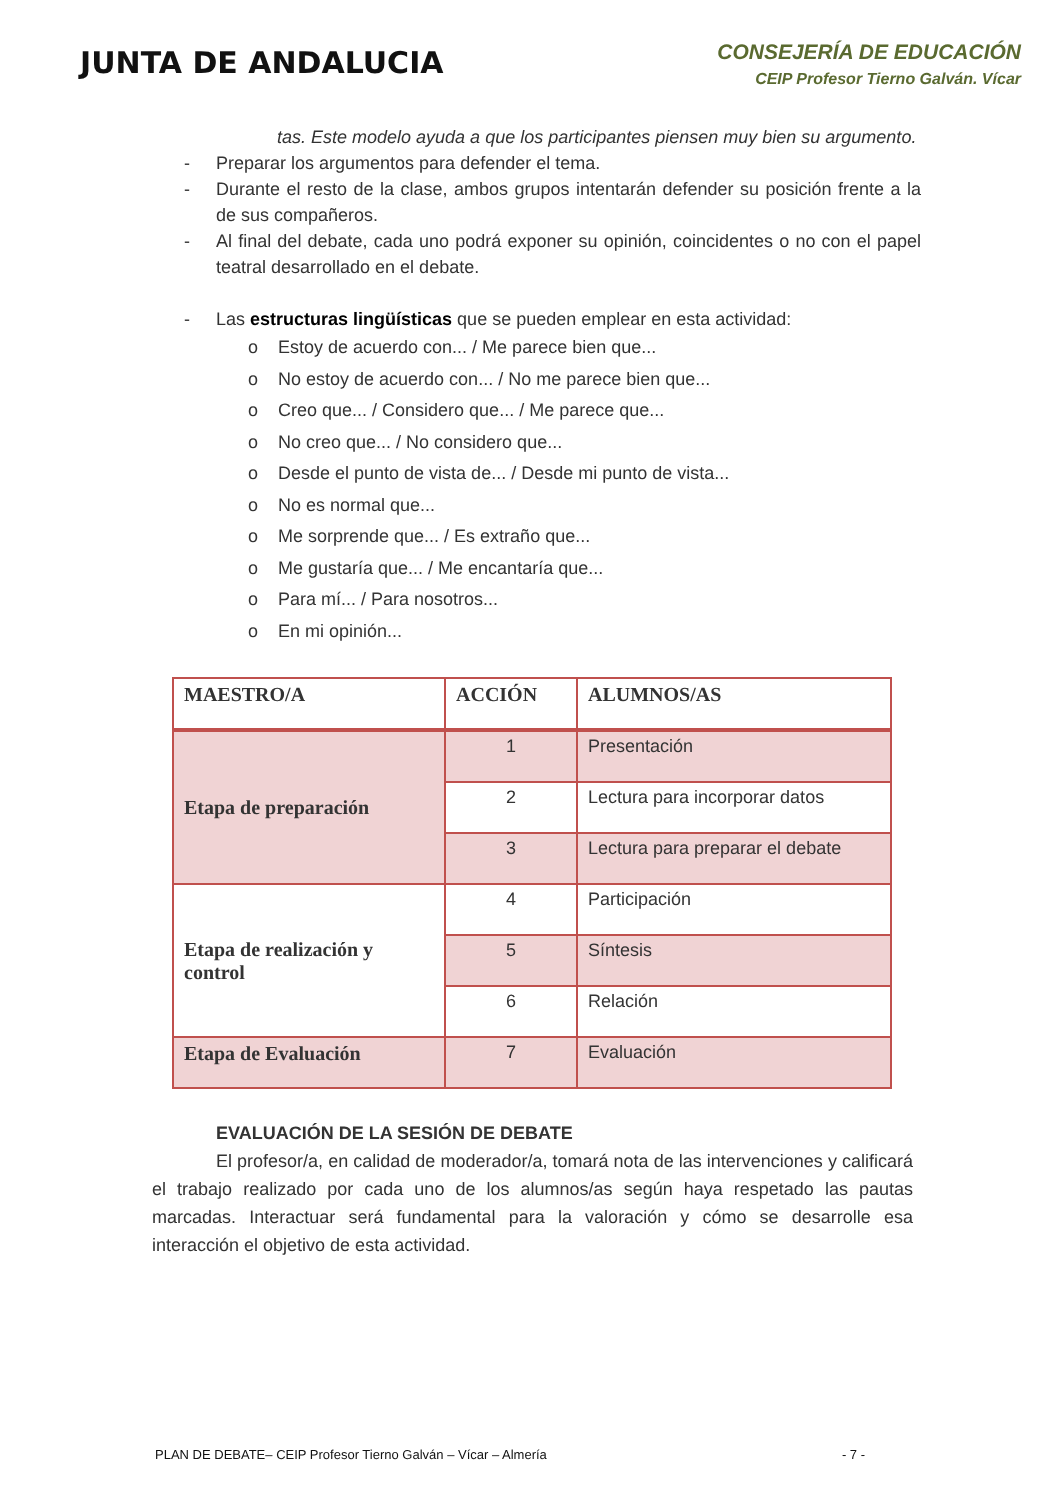JUNTA DE ANDALUCIA
CONSEJERÍA DE EDUCACIÓN
CEIP Profesor Tierno Galván. Vícar
tas. Este modelo ayuda a que los participantes piensen muy bien su argumento.
- Preparar los argumentos para defender el tema.
- Durante el resto de la clase, ambos grupos intentarán defender su posición frente a la de sus compañeros.
- Al final del debate, cada uno podrá exponer su opinión, coincidentes o no con el papel teatral desarrollado en el debate.
- Las estructuras lingüísticas que se pueden emplear en esta actividad:
o Estoy de acuerdo con... / Me parece bien que...
o No estoy de acuerdo con... / No me parece bien que...
o Creo que... / Considero que... / Me parece que...
o No creo que... / No considero que...
o Desde el punto de vista de... / Desde mi punto de vista...
o No es normal que...
o Me sorprende que... / Es extraño que...
o Me gustaría que... / Me encantaría que...
o Para mí... / Para nosotros...
o En mi opinión...
| MAESTRO/A | ACCIÓN | ALUMNOS/AS |
| --- | --- | --- |
| Etapa de preparación | 1 | Presentación |
| | 2 | Lectura para incorporar datos |
| | 3 | Lectura para preparar el debate |
| Etapa de realización y control | 4 | Participación |
| | 5 | Síntesis |
| | 6 | Relación |
| Etapa de Evaluación | 7 | Evaluación |
EVALUACIÓN DE LA SESIÓN DE DEBATE
El profesor/a, en calidad de moderador/a, tomará nota de las intervenciones y calificará el trabajo realizado por cada uno de los alumnos/as según haya respetado las pautas marcadas. Interactuar será fundamental para la valoración y cómo se desarrolle esa interacción el objetivo de esta actividad.
PLAN DE DEBATE– CEIP Profesor Tierno Galván – Vícar – Almería - 7 -